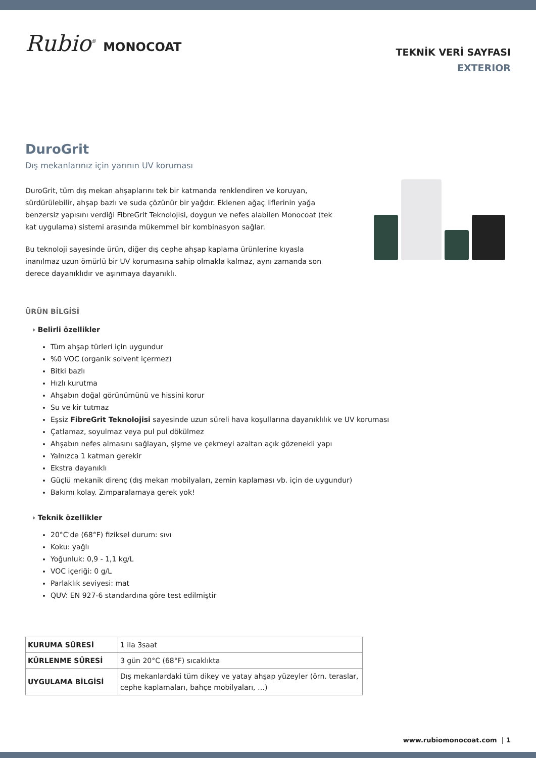Rubio<sup>®</sup> MONOCOAT
TEKNİK VERİ SAYFASI
EXTERIOR
DuroGrit
Dış mekanlarınız için yarının UV koruması
DuroGrit, tüm dış mekan ahşaplarını tek bir katmanda renklendiren ve koruyan, sürdürülebilir, ahşap bazlı ve suda çözünür bir yağdır. Eklenen ağaç liflerinin yağa benzersiz yapısını verdiği FibreGrit Teknolojisi, doygun ve nefes alabilen Monocoat (tek kat uygulama) sistemi arasında mükemmel bir kombinasyon sağlar.
Bu teknoloji sayesinde ürün, diğer dış cephe ahşap kaplama ürünlerine kıyasla inanılmaz uzun ömürlü bir UV korumasına sahip olmakla kalmaz, aynı zamanda son derece dayanıklıdır ve aşınmaya dayanıklı.
ÜRÜN BİLGİSİ
› Belirli özellikler
Tüm ahşap türleri için uygundur
%0 VOC (organik solvent içermez)
Bitki bazlı
Hızlı kurutma
Ahşabın doğal görünümünü ve hissini korur
Su ve kir tutmaz
Eşsiz FibreGrit Teknolojisi sayesinde uzun süreli hava koşullarına dayanıklılık ve UV koruması
Çatlamaz, soyulmaz veya pul pul dökülmez
Ahşabın nefes almasını sağlayan, şişme ve çekmeyi azaltan açık gözenekli yapı
Yalnızca 1 katman gerekir
Ekstra dayanıklı
Güçlü mekanik direnç (dış mekan mobilyaları, zemin kaplaması vb. için de uygundur)
Bakımı kolay. Zımparalamaya gerek yok!
› Teknik özellikler
20°C'de (68°F) fiziksel durum: sıvı
Koku: yağlı
Yoğunluk: 0,9 - 1,1 kg/L
VOC içeriği: 0 g/L
Parlaklık seviyesi: mat
QUV: EN 927-6 standardına göre test edilmiştir
| KURUMA SÜRESİ | 1 ila 3saat |
| KÜRLENME SÜRESİ | 3 gün 20°C (68°F) sıcaklıkta |
| UYGULAMA BİLGİSİ | Dış mekanlardaki tüm dikey ve yatay ahşap yüzeyler (örn. teraslar, cephe kaplamaları, bahçe mobilyaları, …) |
www.rubiomonocoat.com | 1